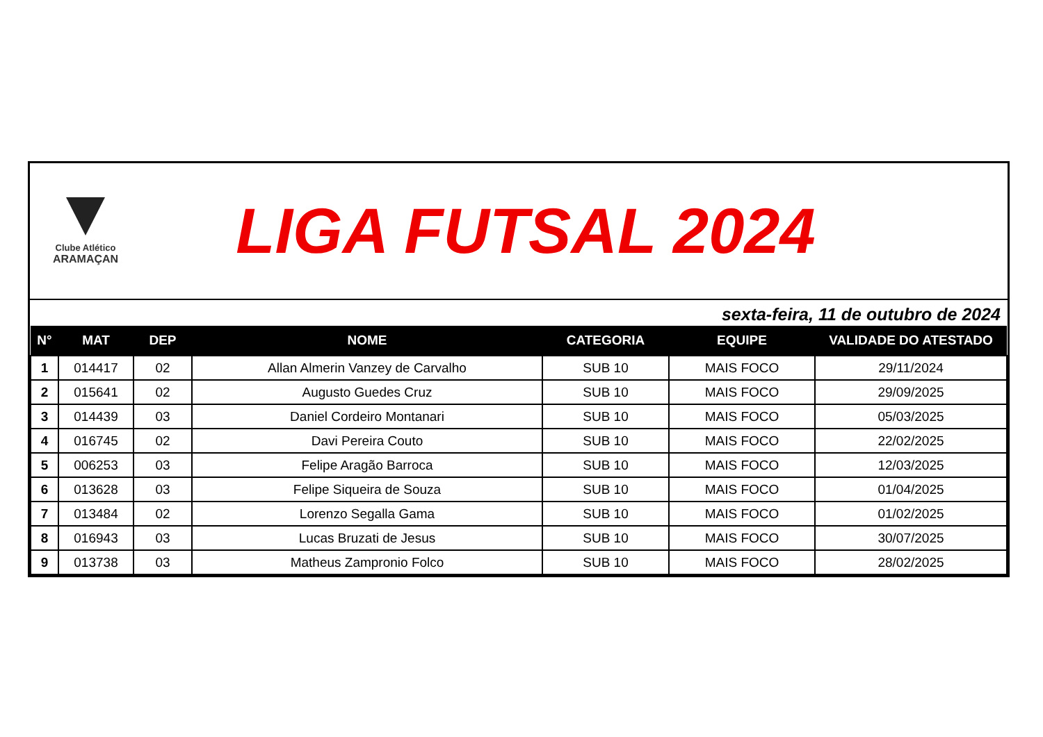Clube Atlético
ARAMAÇAN
LIGA FUTSAL 2024
sexta-feira, 11 de outubro de 2024
| N° | MAT | DEP | NOME | CATEGORIA | EQUIPE | VALIDADE DO ATESTADO |
| --- | --- | --- | --- | --- | --- | --- |
| 1 | 014417 | 02 | Allan Almerin Vanzey de Carvalho | SUB 10 | MAIS FOCO | 29/11/2024 |
| 2 | 015641 | 02 | Augusto Guedes Cruz | SUB 10 | MAIS FOCO | 29/09/2025 |
| 3 | 014439 | 03 | Daniel Cordeiro Montanari | SUB 10 | MAIS FOCO | 05/03/2025 |
| 4 | 016745 | 02 | Davi Pereira Couto | SUB 10 | MAIS FOCO | 22/02/2025 |
| 5 | 006253 | 03 | Felipe Aragão Barroca | SUB 10 | MAIS FOCO | 12/03/2025 |
| 6 | 013628 | 03 | Felipe Siqueira de Souza | SUB 10 | MAIS FOCO | 01/04/2025 |
| 7 | 013484 | 02 | Lorenzo Segalla Gama | SUB 10 | MAIS FOCO | 01/02/2025 |
| 8 | 016943 | 03 | Lucas Bruzati de Jesus | SUB 10 | MAIS FOCO | 30/07/2025 |
| 9 | 013738 | 03 | Matheus Zampronio Folco | SUB 10 | MAIS FOCO | 28/02/2025 |